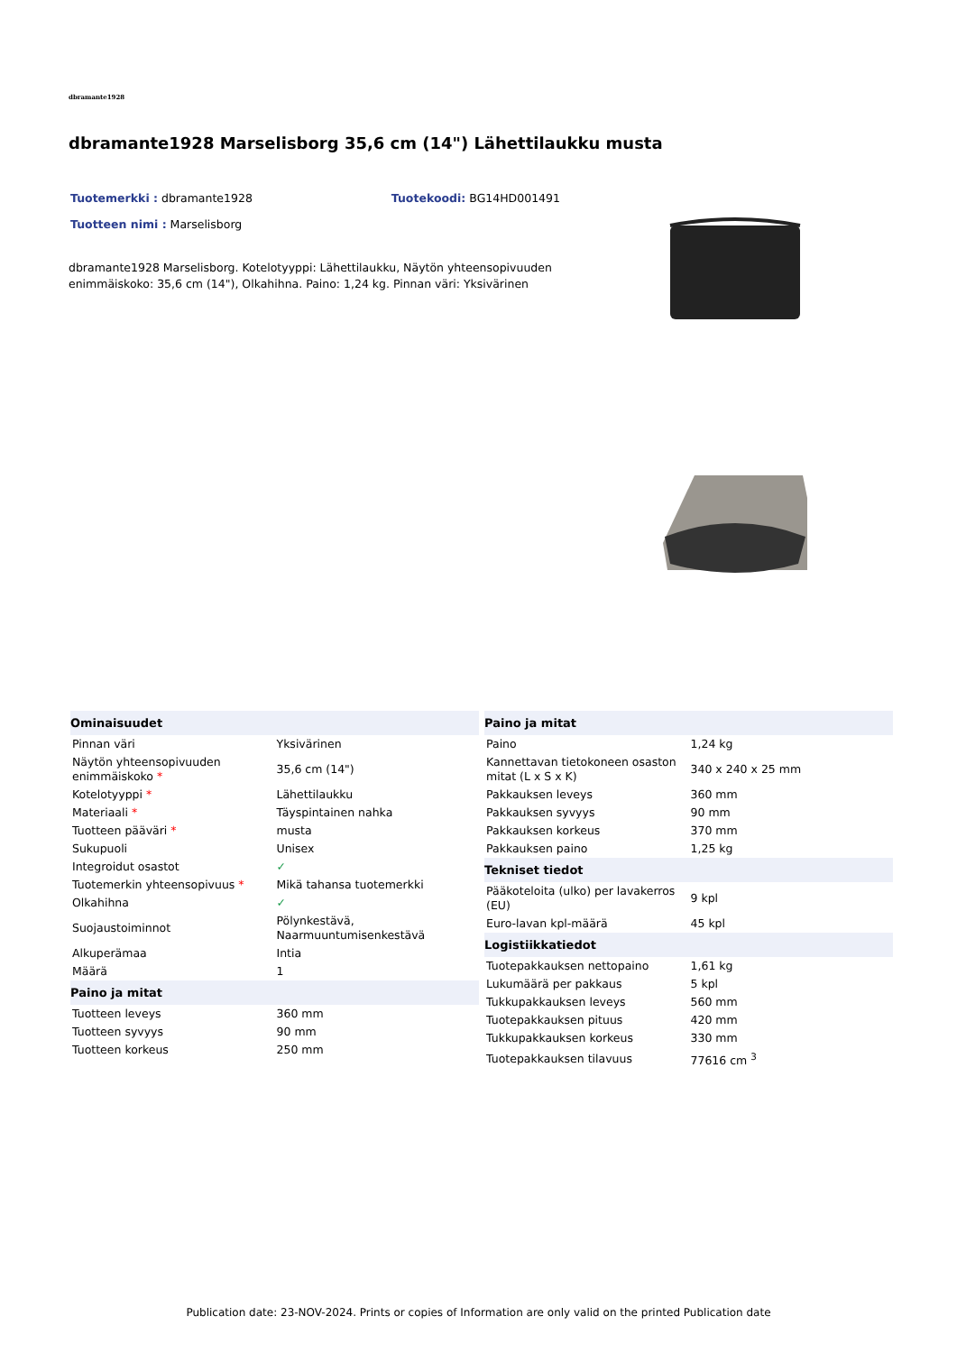dbramante1928
dbramante1928 Marselisborg 35,6 cm (14") Lähettilaukku musta
Tuotemerkki : dbramante1928 Tuotekoodi: BG14HD001491
Tuotteen nimi : Marselisborg
dbramante1928 Marselisborg. Kotelotyyppi: Lähettilaukku, Näytön yhteensopivuuden enimmäiskoko: 35,6 cm (14"), Olkahihna. Paino: 1,24 kg. Pinnan väri: Yksivärinen
| Ominaisuudet | |
| --- | --- |
| Pinnan väri | Yksivärinen |
| Näytön yhteensopivuuden enimmäiskoko * | 35,6 cm (14") |
| Kotelotyyppi * | Lähettilaukku |
| Materiaali * | Täyspintainen nahka |
| Tuotteen pääväri * | musta |
| Sukupuoli | Unisex |
| Integroidut osastot | ✓ |
| Tuotemerkin yhteensopivuus * | Mikä tahansa tuotemerkki |
| Olkahihna | ✓ |
| Suojaustoiminnot | Pölynkestävä, Naarmuuntumisenkestävä |
| Alkuperämaa | Intia |
| Määrä | 1 |
| Paino ja mitat | |
| Tuotteen leveys | 360 mm |
| Tuotteen syvyys | 90 mm |
| Tuotteen korkeus | 250 mm |
| Paino ja mitat | |
| --- | --- |
| Paino | 1,24 kg |
| Kannettavan tietokoneen osaston mitat (L x S x K) | 340 x 240 x 25 mm |
| Pakkauksen leveys | 360 mm |
| Pakkauksen syvyys | 90 mm |
| Pakkauksen korkeus | 370 mm |
| Pakkauksen paino | 1,25 kg |
| Tekniset tiedot | |
| Pääkoteloita (ulko) per lavakerros (EU) | 9 kpl |
| Euro-lavan kpl-määrä | 45 kpl |
| Logistiikkatiedot | |
| Tuotepakkauksen nettopaino | 1,61 kg |
| Lukumäärä per pakkaus | 5 kpl |
| Tukkupakkauksen leveys | 560 mm |
| Tuotepakkauksen pituus | 420 mm |
| Tukkupakkauksen korkeus | 330 mm |
| Tuotepakkauksen tilavuus | 77616 cm <sup>3</sup> |
Publication date: 23-NOV-2024. Prints or copies of Information are only valid on the printed Publication date